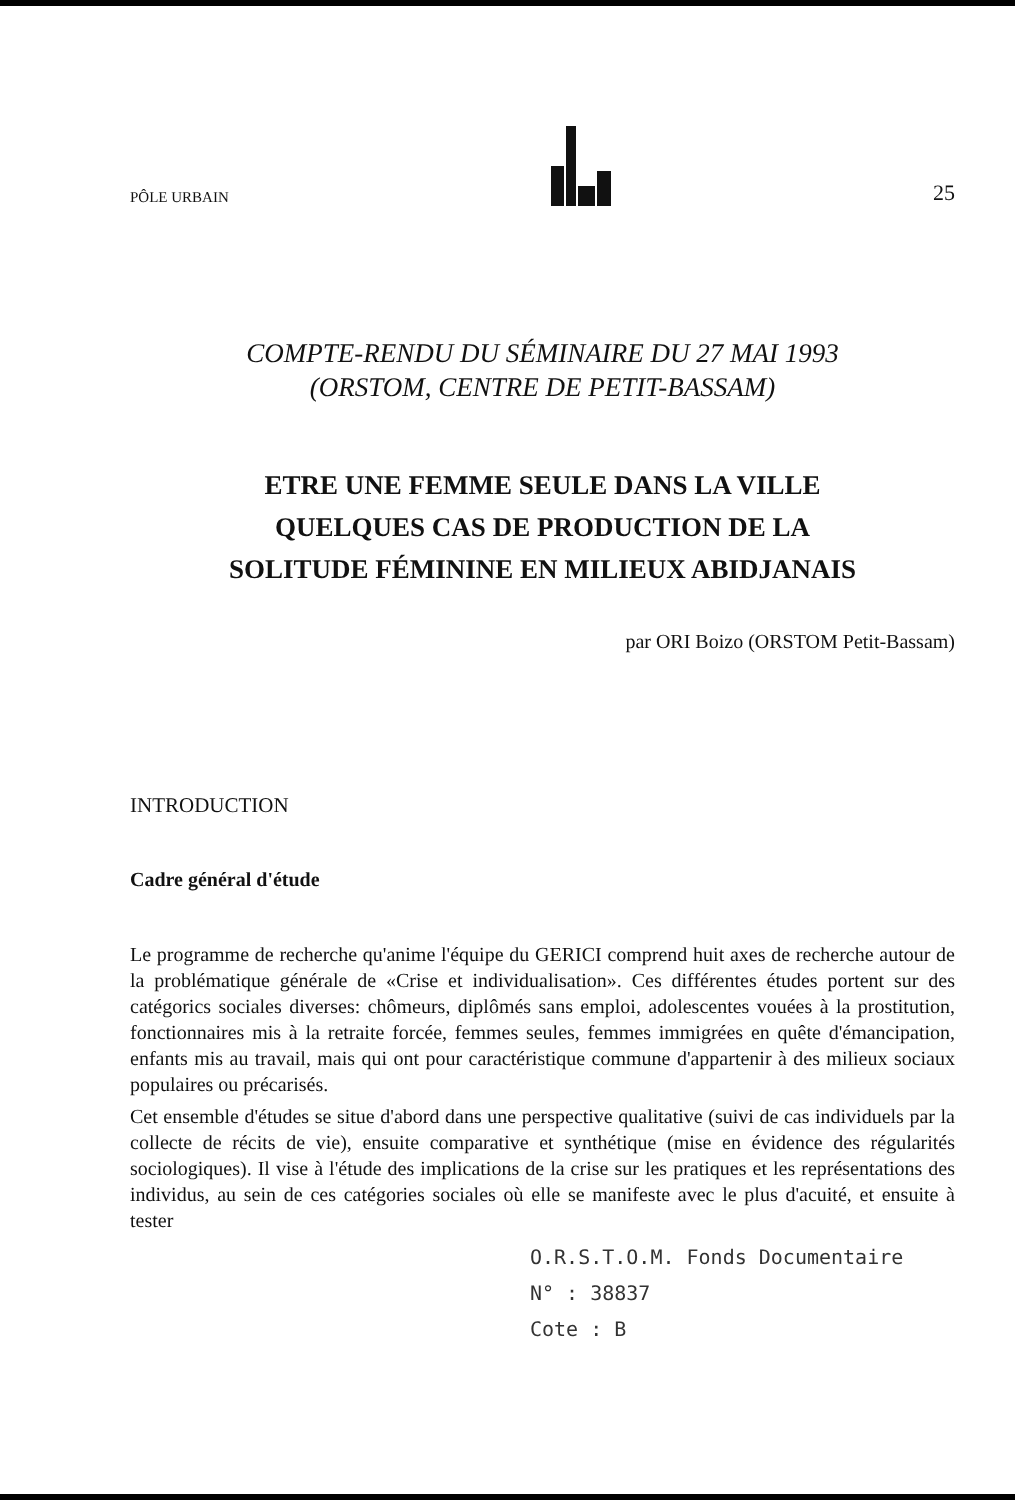PÔLE URBAIN
25
COMPTE-RENDU DU SÉMINAIRE DU 27 MAI 1993
(ORSTOM, CENTRE DE PETIT-BASSAM)
ETRE UNE FEMME SEULE DANS LA VILLE
QUELQUES CAS DE PRODUCTION DE LA
SOLITUDE FÉMININE EN MILIEUX ABIDJANAIS
par ORI Boizo (ORSTOM Petit-Bassam)
INTRODUCTION
Cadre général d'étude
Le programme de recherche qu'anime l'équipe du GERICI comprend huit axes de recherche autour de la problématique générale de «Crise et individualisation». Ces différentes études portent sur des catégorics sociales diverses: chômeurs, diplômés sans emploi, adolescentes vouées à la prostitution, fonctionnaires mis à la retraite forcée, femmes seules, femmes immigrées en quête d'émancipation, enfants mis au travail, mais qui ont pour caractéristique commune d'appartenir à des milieux sociaux populaires ou précarisés.
Cet ensemble d'études se situe d'abord dans une perspective qualitative (suivi de cas individuels par la collecte de récits de vie), ensuite comparative et synthétique (mise en évidence des régularités sociologiques). Il vise à l'étude des implications de la crise sur les pratiques et les représentations des individus, au sein de ces catégories sociales où elle se manifeste avec le plus d'acuité, et ensuite à tester
O.R.S.T.O.M. Fonds Documentaire
N° : 38837
Cote : B